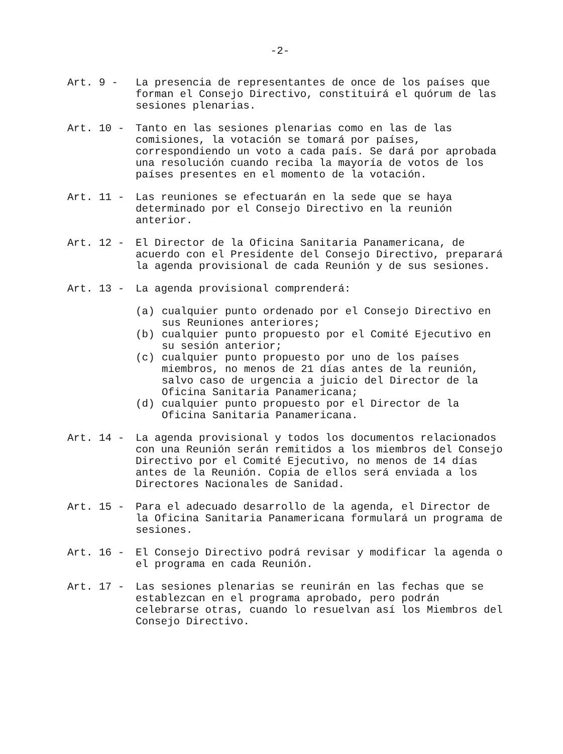-2-
Art. 9 -
La presencia de representantes de once de los países que forman el Consejo Directivo, constituirá el quórum de las sesiones plenarias.
Art. 10 -
Tanto en las sesiones plenarias como en las de las comisiones, la votación se tomará por países, correspondiendo un voto a cada país. Se dará por aprobada una resolución cuando reciba la mayoría de votos de los países presentes en el momento de la votación.
Art. 11 -
Las reuniones se efectuarán en la sede que se haya determinado por el Consejo Directivo en la reunión anterior.
Art. 12 -
El Director de la Oficina Sanitaria Panamericana, de acuerdo con el Presidente del Consejo Directivo, preparará la agenda provisional de cada Reunión y de sus sesiones.
Art. 13 -
La agenda provisional comprenderá:
(a) cualquier punto ordenado por el Consejo Directivo en sus Reuniones anteriores;
(b) cualquier punto propuesto por el Comité Ejecutivo en su sesión anterior;
(c) cualquier punto propuesto por uno de los países miembros, no menos de 21 días antes de la reunión, salvo caso de urgencia a juicio del Director de la Oficina Sanitaria Panamericana;
(d) cualquier punto propuesto por el Director de la Oficina Sanitaria Panamericana.
Art. 14 -
La agenda provisional y todos los documentos relacionados con una Reunión serán remitidos a los miembros del Consejo Directivo por el Comité Ejecutivo, no menos de 14 días antes de la Reunión. Copia de ellos será enviada a los Directores Nacionales de Sanidad.
Art. 15 -
Para el adecuado desarrollo de la agenda, el Director de la Oficina Sanitaria Panamericana formulará un programa de sesiones.
Art. 16 -
El Consejo Directivo podrá revisar y modificar la agenda o el programa en cada Reunión.
Art. 17 -
Las sesiones plenarias se reunirán en las fechas que se establezcan en el programa aprobado, pero podrán celebrarse otras, cuando lo resuelvan así los Miembros del Consejo Directivo.